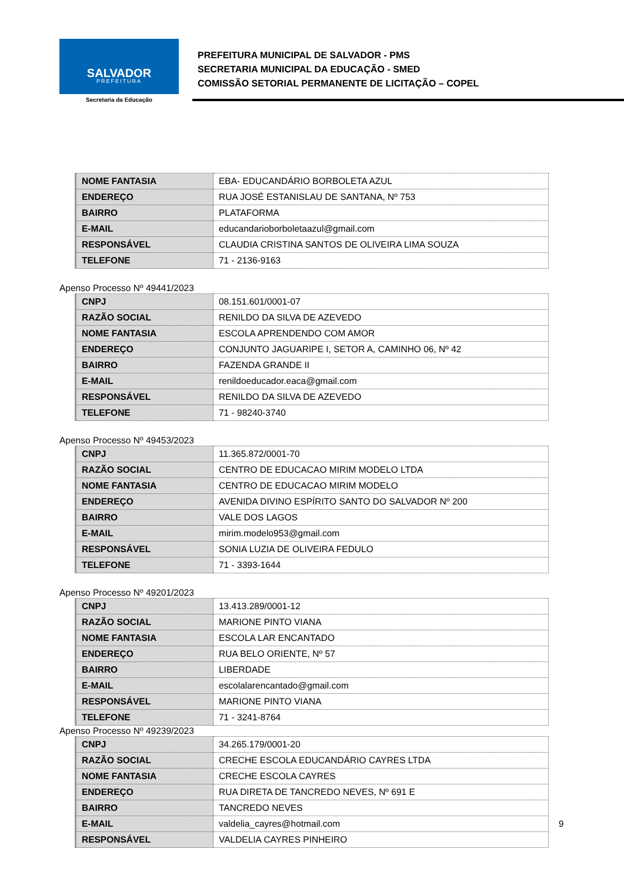SALVADOR
PREFEITURA
Secretaria da Educação
PREFEITURA MUNICIPAL DE SALVADOR - PMS
SECRETARIA MUNICIPAL DA EDUCAÇÃO - SMED
COMISSÃO SETORIAL PERMANENTE DE LICITAÇÃO – COPEL
| NOME FANTASIA | EBA- EDUCANDÁRIO BORBOLETA AZUL |
| ENDEREÇO | RUA JOSÉ ESTANISLAU DE SANTANA, Nº 753 |
| BAIRRO | PLATAFORMA |
| E-MAIL | educandarioborboletaazul@gmail.com |
| RESPONSÁVEL | CLAUDIA CRISTINA SANTOS DE OLIVEIRA LIMA SOUZA |
| TELEFONE | 71 - 2136-9163 |
Apenso Processo Nº 49441/2023
| CNPJ | 08.151.601/0001-07 |
| RAZÃO SOCIAL | RENILDO DA SILVA DE AZEVEDO |
| NOME FANTASIA | ESCOLA APRENDENDO COM AMOR |
| ENDEREÇO | CONJUNTO JAGUARIPE I, SETOR A, CAMINHO 06, Nº 42 |
| BAIRRO | FAZENDA GRANDE II |
| E-MAIL | renildoeducador.eaca@gmail.com |
| RESPONSÁVEL | RENILDO DA SILVA DE AZEVEDO |
| TELEFONE | 71 - 98240-3740 |
Apenso Processo Nº 49453/2023
| CNPJ | 11.365.872/0001-70 |
| RAZÃO SOCIAL | CENTRO DE EDUCACAO MIRIM MODELO LTDA |
| NOME FANTASIA | CENTRO DE EDUCACAO MIRIM MODELO |
| ENDEREÇO | AVENIDA DIVINO ESPÍRITO SANTO DO SALVADOR Nº 200 |
| BAIRRO | VALE DOS LAGOS |
| E-MAIL | mirim.modelo953@gmail.com |
| RESPONSÁVEL | SONIA LUZIA DE OLIVEIRA FEDULO |
| TELEFONE | 71 - 3393-1644 |
Apenso Processo Nº 49201/2023
| CNPJ | 13.413.289/0001-12 |
| RAZÃO SOCIAL | MARIONE PINTO VIANA |
| NOME FANTASIA | ESCOLA LAR ENCANTADO |
| ENDEREÇO | RUA BELO ORIENTE, Nº 57 |
| BAIRRO | LIBERDADE |
| E-MAIL | escolalarencantado@gmail.com |
| RESPONSÁVEL | MARIONE PINTO VIANA |
| TELEFONE | 71 - 3241-8764 |
Apenso Processo Nº 49239/2023
| CNPJ | 34.265.179/0001-20 |
| RAZÃO SOCIAL | CRECHE ESCOLA EDUCANDÁRIO CAYRES LTDA |
| NOME FANTASIA | CRECHE ESCOLA CAYRES |
| ENDEREÇO | RUA DIRETA DE TANCREDO NEVES, Nº 691 E |
| BAIRRO | TANCREDO NEVES |
| E-MAIL | valdelia_cayres@hotmail.com |
| RESPONSÁVEL | VALDELIA CAYRES PINHEIRO |
9